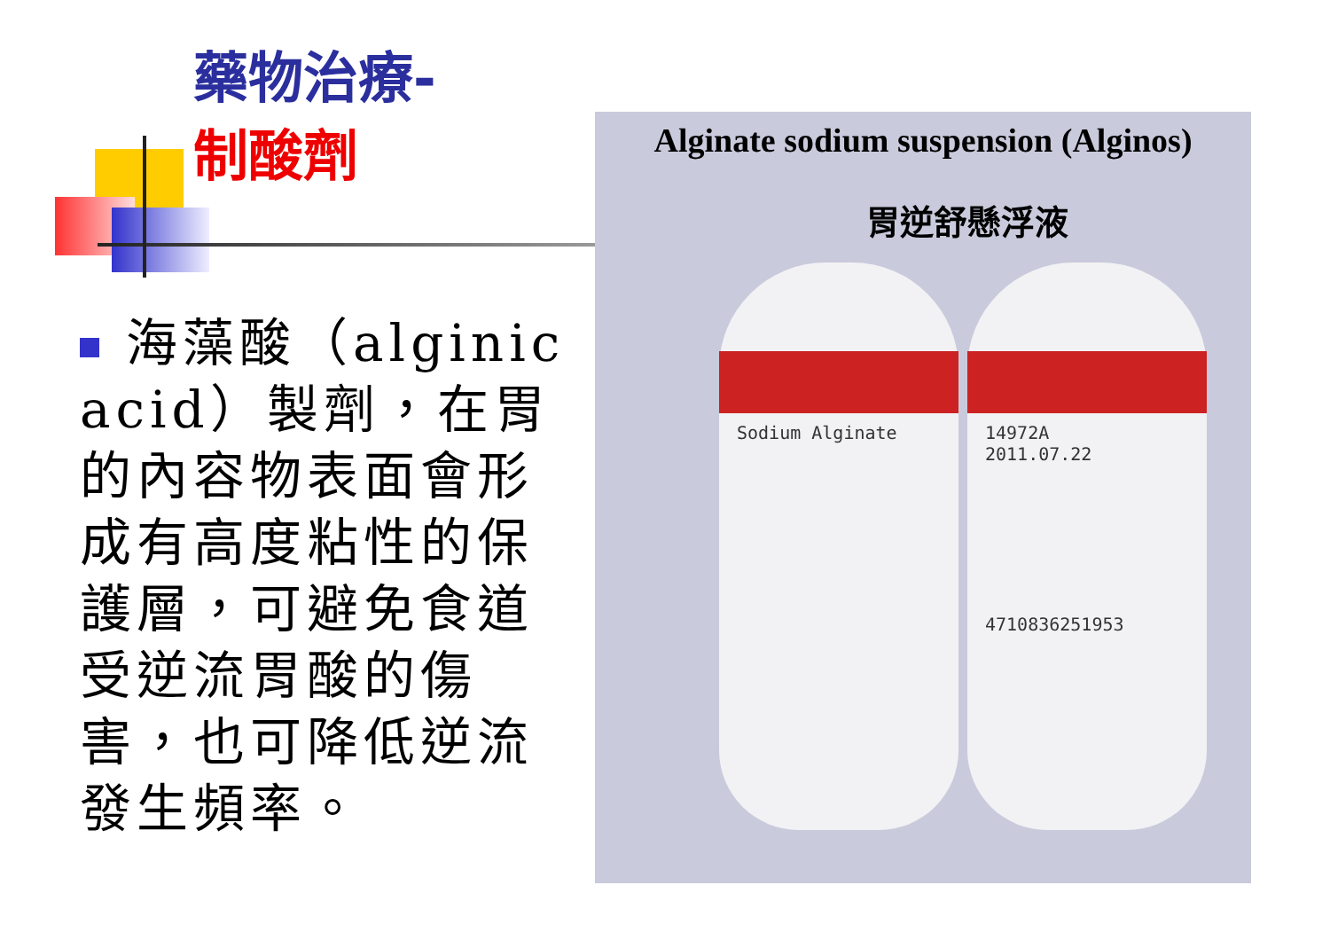藥物治療-
制酸劑
海藻酸（alginic acid）製劑，在胃的內容物表面會形成有高度粘性的保護層，可避免食道受逆流胃酸的傷害，也可降低逆流發生頻率。
Alginate sodium suspension (Alginos)
胃逆舒懸浮液
Sodium Alginate
14972A
2011.07.22
4710836251953